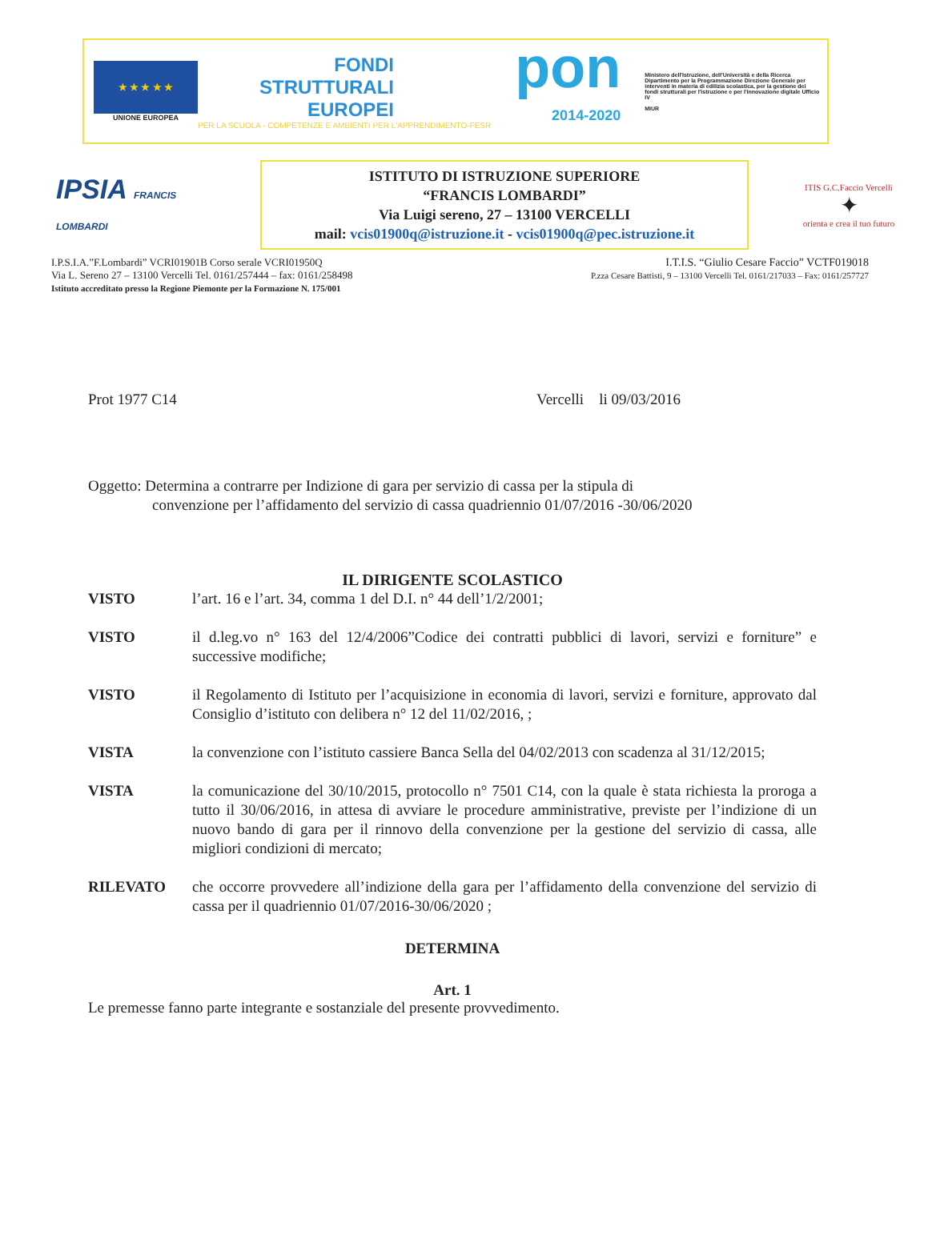★ ★ ★ ★ ★
UNIONE EUROPEA
FONDI
STRUTTURALI
EUROPEI
PER LA SCUOLA - COMPETENZE E AMBIENTI PER L'APPRENDIMENTO-FESR
pon
2014-2020
Ministero dell'Istruzione, dell'Università e della Ricerca Dipartimento per la Programmazione Direzione Generale per interventi in materia di edilizia scolastica, per la gestione dei fondi strutturali per l'istruzione e per l'innovazione digitale Ufficio IV
MIUR
IPSIA FRANCIS LOMBARDI
ISTITUTO DI ISTRUZIONE SUPERIORE
“FRANCIS LOMBARDI”
Via Luigi sereno, 27 – 13100 VERCELLI
mail: vcis01900q@istruzione.it - vcis01900q@pec.istruzione.it
ITIS G.C.Faccio Vercelli
✦
orienta e crea il tuo futuro
I.P.S.I.A.”F.Lombardi” VCRI01901B Corso serale VCRI01950Q
Via L. Sereno 27 – 13100 Vercelli Tel. 0161/257444 – fax: 0161/258498
Istituto accreditato presso la Regione Piemonte per la Formazione N. 175/001
I.T.I.S. “Giulio Cesare Faccio” VCTF019018
P.zza Cesare Battisti, 9 – 13100 Vercelli Tel. 0161/217033 – Fax: 0161/257727
Prot 1977 C14 Vercelli li 09/03/2016
Oggetto: Determina a contrarre per Indizione di gara per servizio di cassa per la stipula di
convenzione per l’affidamento del servizio di cassa quadriennio 01/07/2016 -30/06/2020
IL DIRIGENTE SCOLASTICO
VISTO l’art. 16 e l’art. 34, comma 1 del D.I. n° 44 dell’1/2/2001;
VISTO il d.leg.vo n° 163 del 12/4/2006”Codice dei contratti pubblici di lavori, servizi e forniture” e successive modifiche;
VISTO il Regolamento di Istituto per l’acquisizione in economia di lavori, servizi e forniture, approvato dal Consiglio d’istituto con delibera n° 12 del 11/02/2016, ;
VISTA la convenzione con l’istituto cassiere Banca Sella del 04/02/2013 con scadenza al 31/12/2015;
VISTA la comunicazione del 30/10/2015, protocollo n° 7501 C14, con la quale è stata richiesta la proroga a tutto il 30/06/2016, in attesa di avviare le procedure amministrative, previste per l’indizione di un nuovo bando di gara per il rinnovo della convenzione per la gestione del servizio di cassa, alle migliori condizioni di mercato;
RILEVATO che occorre provvedere all’indizione della gara per l’affidamento della convenzione del servizio di cassa per il quadriennio 01/07/2016-30/06/2020 ;
DETERMINA
Art. 1
Le premesse fanno parte integrante e sostanziale del presente provvedimento.